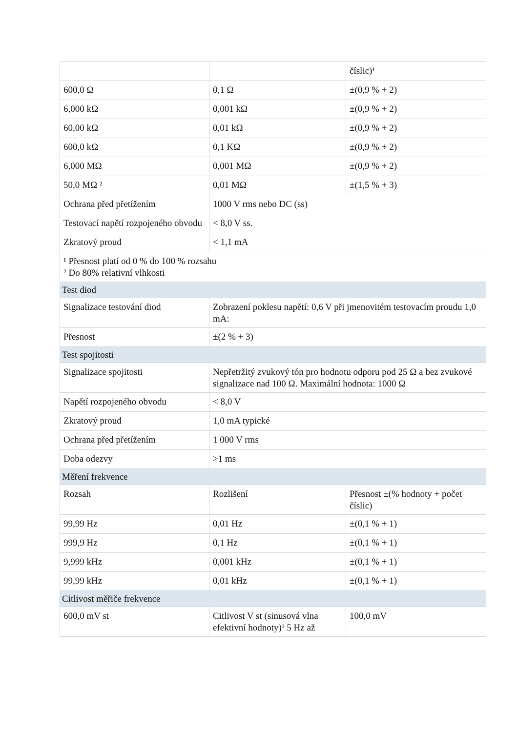| | | číslic)¹ |
| 600,0 Ω | 0,1 Ω | ±(0,9 % + 2) |
| 6,000 kΩ | 0,001 kΩ | ±(0,9 % + 2) |
| 60,00 kΩ | 0,01 kΩ | ±(0,9 % + 2) |
| 600,0 kΩ | 0,1 KΩ | ±(0,9 % + 2) |
| 6,000 MΩ | 0,001 MΩ | ±(0,9 % + 2) |
| 50,0 MΩ ² | 0,01 MΩ | ±(1,5 % + 3) |
| Ochrana před přetížením | 1000 V rms nebo DC (ss) | |
| Testovací napětí rozpojeného obvodu | < 8,0 V ss. | |
| Zkratový proud | < 1,1 mA | |
| ¹ Přesnost platí od 0 % do 100 % rozsahu ² Do 80% relativní vlhkosti | | |
| Test diod | | |
| Signalizace testování diod | Zobrazení poklesu napětí: 0,6 V při jmenovitém testovacím proudu 1,0 mA: | |
| Přesnost | ±(2 % + 3) | |
| Test spojitosti | | |
| Signalizace spojitosti | Nepřetržitý zvukový tón pro hodnotu odporu pod 25 Ω a bez zvukové signalizace nad 100 Ω. Maximální hodnota: 1000 Ω | |
| Napětí rozpojeného obvodu | < 8,0 V | |
| Zkratový proud | 1,0 mA typické | |
| Ochrana před přetížením | 1 000 V rms | |
| Doba odezvy | >1 ms | |
| Měření frekvence | | |
| Rozsah | Rozlišení | Přesnost ±(% hodnoty + počet číslic) |
| 99,99 Hz | 0,01 Hz | ±(0,1 % + 1) |
| 999,9 Hz | 0,1 Hz | ±(0,1 % + 1) |
| 9,999 kHz | 0,001 kHz | ±(0,1 % + 1) |
| 99,99 kHz | 0,01 kHz | ±(0,1 % + 1) |
| Citlivost měřiče frekvence | | |
| 600,0 mV st | Citlivost V st (sinusová vlna efektivní hodnoty)¹ 5 Hz až | 100,0 mV |